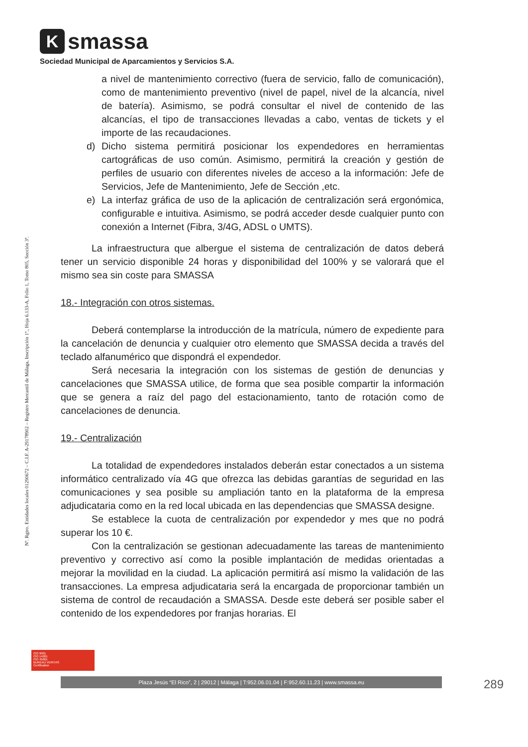Ksmassa
Sociedad Municipal de Aparcamientos y Servicios S.A.
Nº. Rgtro. Entidades locales 01290672 – C.I.F. A-29178902 – Registro Mercantil de Málaga, Inscripción 1ª., Hoja 6.133-A, Folio 1, Tomo 805, Sección 3ª.
a nivel de mantenimiento correctivo (fuera de servicio, fallo de comunicación), como de mantenimiento preventivo (nivel de papel, nivel de la alcancía, nivel de batería). Asimismo, se podrá consultar el nivel de contenido de las alcancías, el tipo de transacciones llevadas a cabo, ventas de tickets y el importe de las recaudaciones.
d) Dicho sistema permitirá posicionar los expendedores en herramientas cartográficas de uso común. Asimismo, permitirá la creación y gestión de perfiles de usuario con diferentes niveles de acceso a la información: Jefe de Servicios, Jefe de Mantenimiento, Jefe de Sección ,etc.
e) La interfaz gráfica de uso de la aplicación de centralización será ergonómica, configurable e intuitiva. Asimismo, se podrá acceder desde cualquier punto con conexión a Internet (Fibra, 3/4G, ADSL o UMTS).
La infraestructura que albergue el sistema de centralización de datos deberá tener un servicio disponible 24 horas y disponibilidad del 100% y se valorará que el mismo sea sin coste para SMASSA
18.- Integración con otros sistemas.
Deberá contemplarse la introducción de la matrícula, número de expediente para la cancelación de denuncia y cualquier otro elemento que SMASSA decida a través del teclado alfanumérico que dispondrá el expendedor.
Será necesaria la integración con los sistemas de gestión de denuncias y cancelaciones que SMASSA utilice, de forma que sea posible compartir la información que se genera a raíz del pago del estacionamiento, tanto de rotación como de cancelaciones de denuncia.
19.- Centralización
La totalidad de expendedores instalados deberán estar conectados a un sistema informático centralizado vía 4G que ofrezca las debidas garantías de seguridad en las comunicaciones y sea posible su ampliación tanto en la plataforma de la empresa adjudicataria como en la red local ubicada en las dependencias que SMASSA designe.
Se establece la cuota de centralización por expendedor y mes que no podrá superar los 10 €.
Con la centralización se gestionan adecuadamente las tareas de mantenimiento preventivo y correctivo así como la posible implantación de medidas orientadas a mejorar la movilidad en la ciudad. La aplicación permitirá así mismo la validación de las transacciones. La empresa adjudicataria será la encargada de proporcionar también un sistema de control de recaudación a SMASSA. Desde este deberá ser posible saber el contenido de los expendedores por franjas horarias. El
ISO 9001
ISO 14001
ISO 45001
BUREAU VERITAS
Certification
Plaza Jesús “El Rico”, 2 | 29012 | Málaga | T:952.06.01.04 | F:952.60.11.23 | www.smassa.eu 289